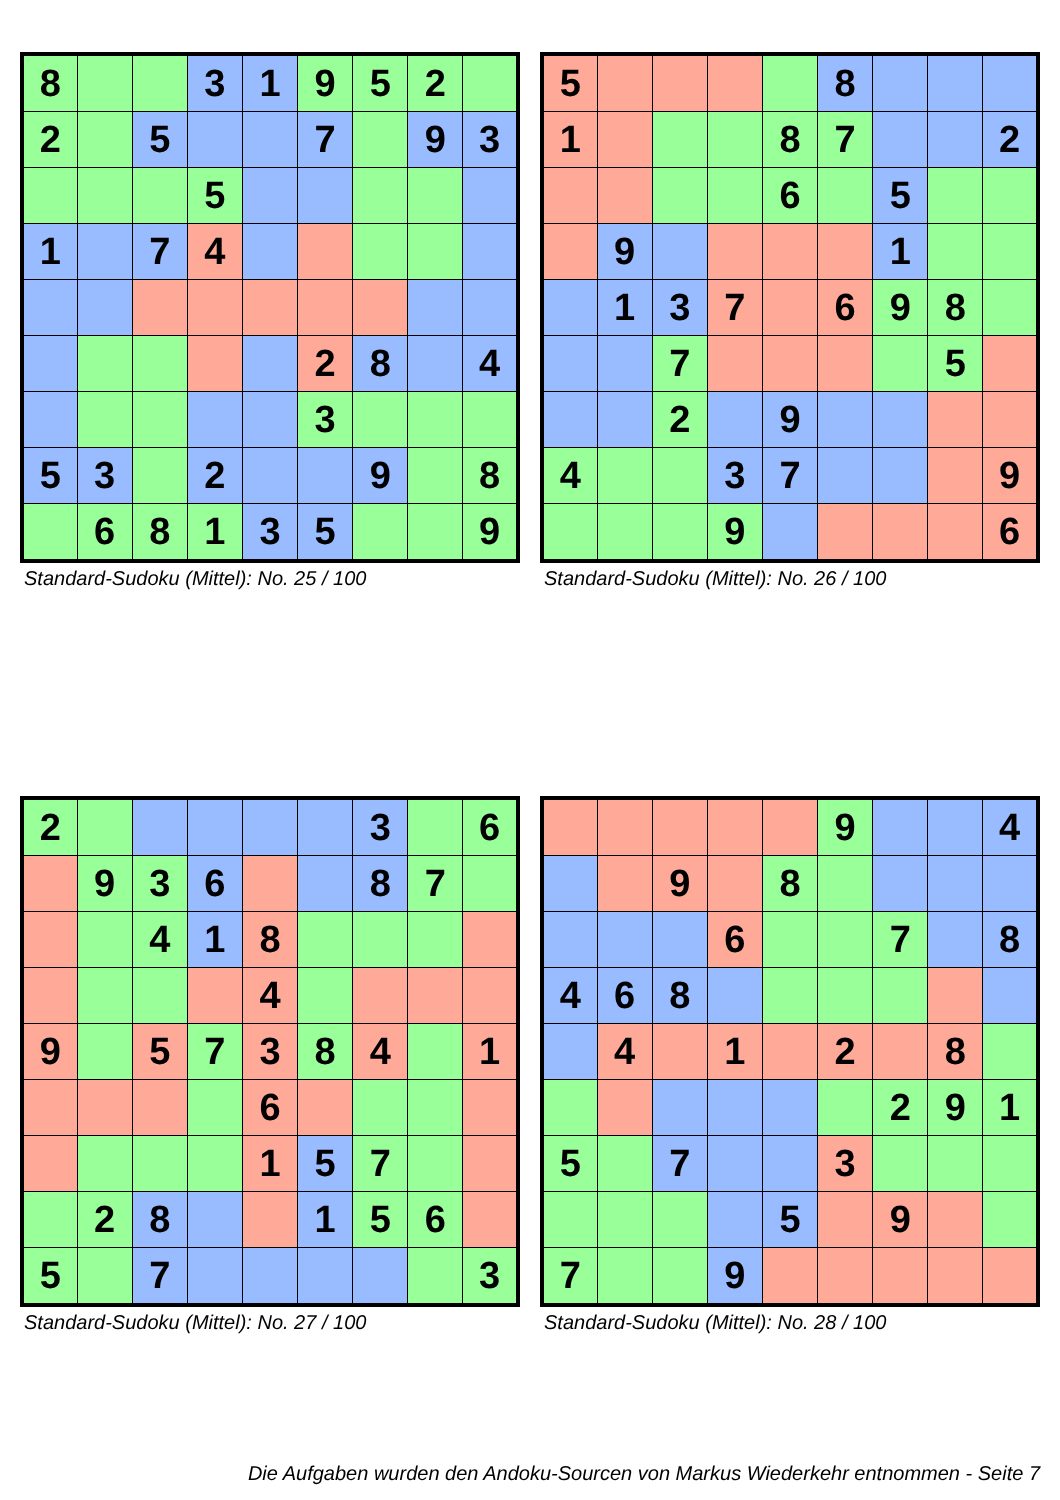| 8 | | | 3 | 1 | 9 | 5 | 2 | |
| 2 | | 5 | | | 7 | | 9 | 3 |
| | | | 5 | | | | | |
| 1 | | 7 | 4 | | | | | |
| | | | | | 2 | 8 | | 4 |
| | | | | | 3 | | | |
| 5 | 3 | | 2 | | | 9 | | 8 |
| | 6 | 8 | 1 | 3 | 5 | | | 9 |
Standard-Sudoku (Mittel): No. 25 / 100
| 5 | | | | | 8 | | | |
| 1 | | | | 8 | 7 | | | 2 |
| | | | | 6 | | 5 | | |
| | 9 | | | | | 1 | | |
| | 1 | 3 | 7 | | 6 | 9 | 8 | |
| | | 7 | | | | | 5 | |
| | | 2 | | 9 | | | | |
| 4 | | | 3 | 7 | | | | 9 |
| | | | 9 | | | | | 6 |
Standard-Sudoku (Mittel): No. 26 / 100
| 2 | | | | | | 3 | | 6 |
| | 9 | 3 | 6 | | | 8 | 7 | |
| | | 4 | 1 | 8 | | | | |
| | | | | 4 | | | | |
| 9 | | 5 | 7 | 3 | 8 | 4 | | 1 |
| | | | | 6 | | | | |
| | | | | 1 | 5 | 7 | | |
| | 2 | 8 | | | 1 | 5 | 6 | |
| 5 | | 7 | | | | | | 3 |
Standard-Sudoku (Mittel): No. 27 / 100
| | | | | | 9 | | | 4 |
| | | 9 | | 8 | | | | |
| | | | 6 | | | 7 | | 8 |
| 4 | 6 | 8 | | | | | | |
| | 4 | | 1 | | 2 | | 8 | |
| | | | | | | 2 | 9 | 1 |
| 5 | | 7 | | | 3 | | | |
| | | | | 5 | | 9 | | |
| 7 | | | 9 | | | | | |
Standard-Sudoku (Mittel): No. 28 / 100
Die Aufgaben wurden den Andoku-Sourcen von Markus Wiederkehr entnommen - Seite 7